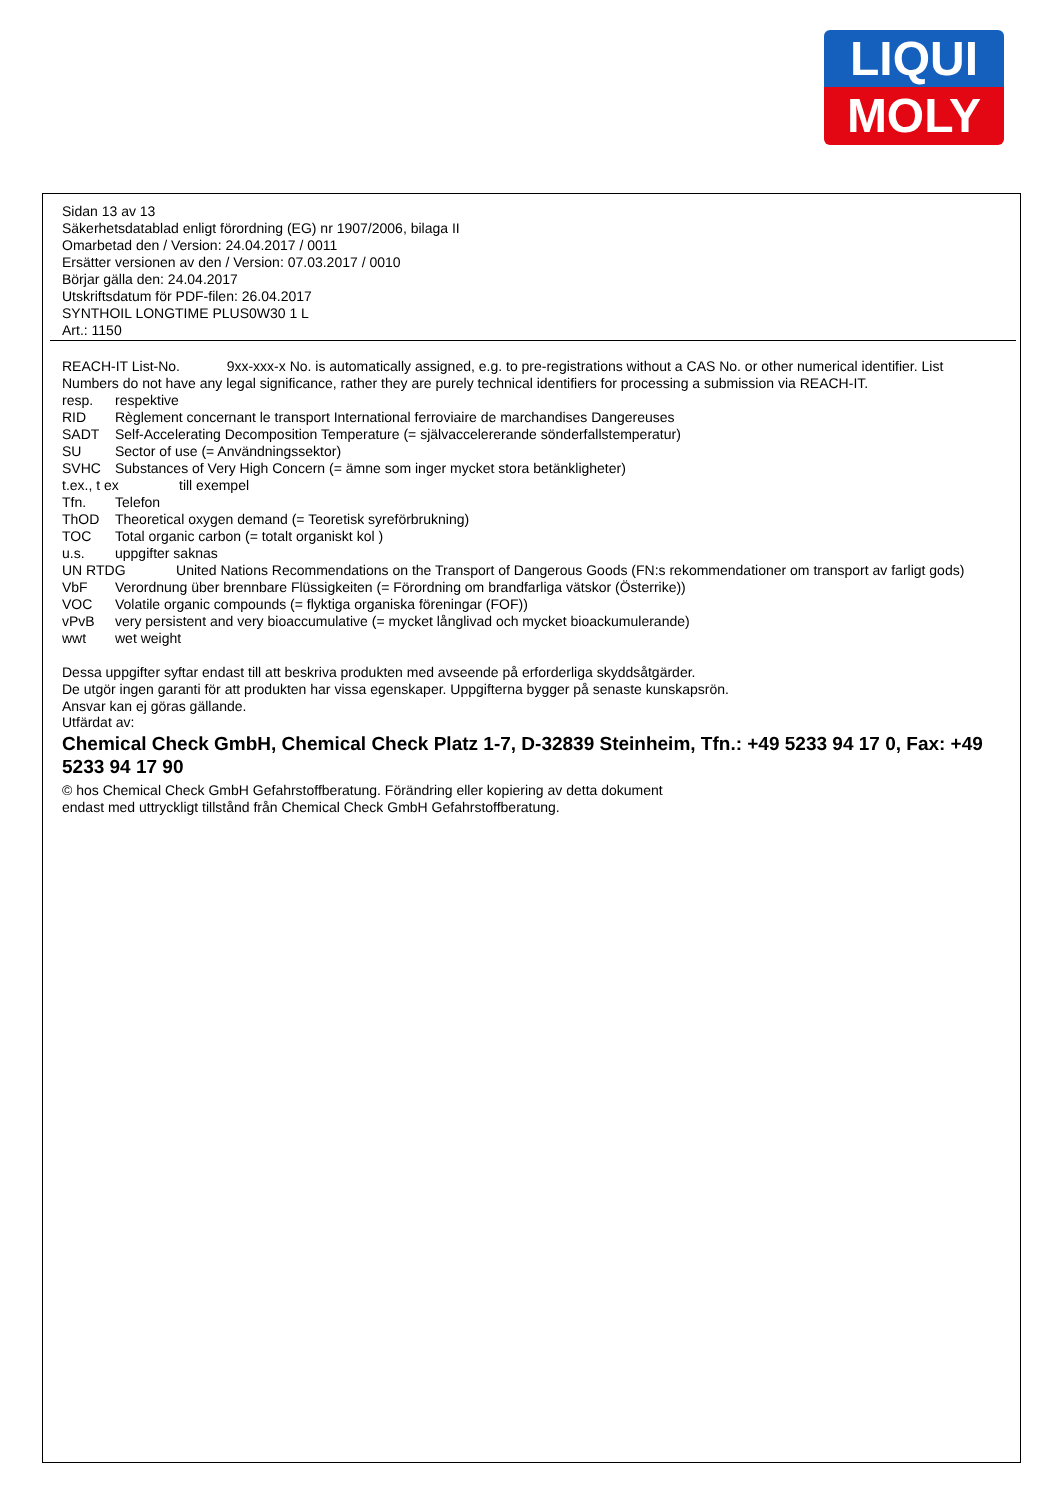LIQUI
MOLY
Sidan 13 av 13
Säkerhetsdatablad enligt förordning (EG) nr 1907/2006, bilaga II
Omarbetad den / Version: 24.04.2017 / 0011
Ersätter versionen av den / Version: 07.03.2017 / 0010
Börjar gälla den: 24.04.2017
Utskriftsdatum för PDF-filen: 26.04.2017
SYNTHOIL LONGTIME PLUS0W30 1 L
Art.: 1150
REACH-IT List-No. 9xx-xxx-x No. is automatically assigned, e.g. to pre-registrations without a CAS No. or other numerical identifier. List Numbers do not have any legal significance, rather they are purely technical identifiers for processing a submission via REACH-IT.
resp. respektive
RID Règlement concernant le transport International ferroviaire de marchandises Dangereuses
SADT Self-Accelerating Decomposition Temperature (= självaccelererande sönderfallstemperatur)
SU Sector of use (= Användningssektor)
SVHC Substances of Very High Concern (= ämne som inger mycket stora betänkligheter)
t.ex., t ex till exempel
Tfn. Telefon
ThOD Theoretical oxygen demand (= Teoretisk syreförbrukning)
TOC Total organic carbon (= totalt organiskt kol )
u.s. uppgifter saknas
UN RTDG United Nations Recommendations on the Transport of Dangerous Goods (FN:s rekommendationer om transport av farligt gods)
VbF Verordnung über brennbare Flüssigkeiten (= Förordning om brandfarliga vätskor (Österrike))
VOC Volatile organic compounds (= flyktiga organiska föreningar (FOF))
vPvB very persistent and very bioaccumulative (= mycket långlivad och mycket bioackumulerande)
wwt wet weight
Dessa uppgifter syftar endast till att beskriva produkten med avseende på erforderliga skyddsåtgärder.
De utgör ingen garanti för att produkten har vissa egenskaper. Uppgifterna bygger på senaste kunskapsrön.
Ansvar kan ej göras gällande.
Utfärdat av:
Chemical Check GmbH, Chemical Check Platz 1-7, D-32839 Steinheim, Tfn.: +49 5233 94 17 0, Fax: +49 5233 94 17 90
© hos Chemical Check GmbH Gefahrstoffberatung. Förändring eller kopiering av detta dokument
endast med uttryckligt tillstånd från Chemical Check GmbH Gefahrstoffberatung.